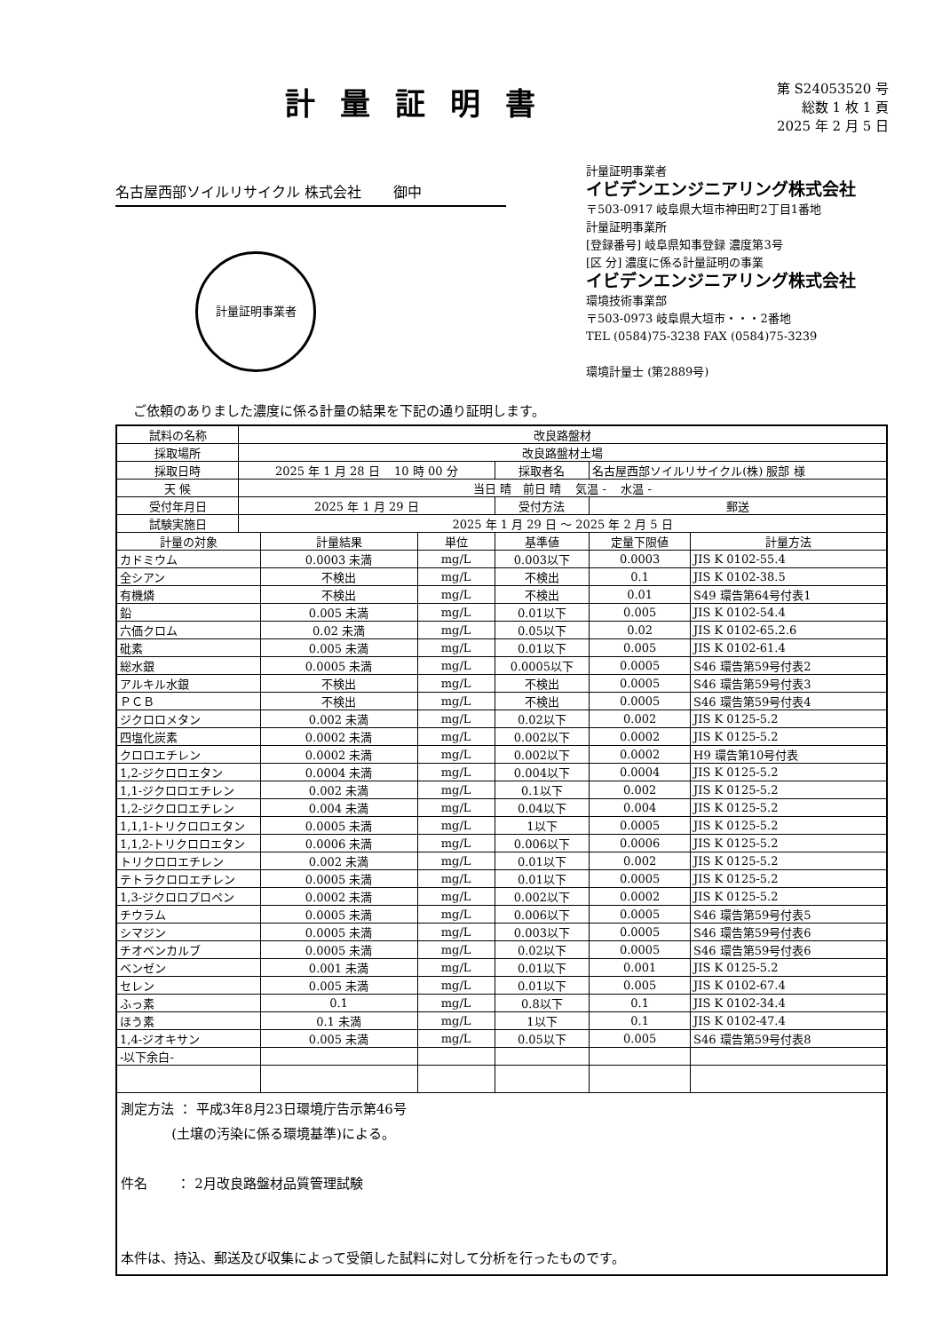計量証明書
第 S24053520 号
総数 1 枚 1 頁
2025 年 2 月 5 日
名古屋西部ソイルリサイクル 株式会社 御中
計量証明事業者
計量証明事業者
イビデンエンジニアリング株式会社
〒503-0917 岐阜県大垣市神田町2丁目1番地
計量証明事業所
[登録番号] 岐阜県知事登録 濃度第3号
[区 分] 濃度に係る計量証明の事業
イビデンエンジニアリング株式会社
環境技術事業部
〒503-0973 岐阜県大垣市・・・2番地
TEL (0584)75-3238 FAX (0584)75-3239
環境計量士 (第2889号)
ご依頼のありました濃度に係る計量の結果を下記の通り証明します。
| 試料の名称 | 改良路盤材 | | | | | |
| 採取場所 | 改良路盤材土場 | | | | | |
| 採取日時 | 2025 年 1 月 28 日 10 時 00 分 | | | 採取者名 | 名古屋西部ソイルリサイクル(株) 服部 様 | |
| 天 候 | 当日 晴 前日 晴 気温 - 水温 - | | | | | |
| 受付年月日 | 2025 年 1 月 29 日 | | | 受付方法 | 郵送 | |
| 試験実施日 | 2025 年 1 月 29 日 ～ 2025 年 2 月 5 日 | | | | | |
| 計量の対象 | | 計量結果 | 単位 | 基準値 | 定量下限値 | 計量方法 |
| カドミウム | | 0.0003 未満 | mg/L | 0.003以下 | 0.0003 | JIS K 0102-55.4 |
| 全シアン | | 不検出 | mg/L | 不検出 | 0.1 | JIS K 0102-38.5 |
| 有機燐 | | 不検出 | mg/L | 不検出 | 0.01 | S49 環告第64号付表1 |
| 鉛 | | 0.005 未満 | mg/L | 0.01以下 | 0.005 | JIS K 0102-54.4 |
| 六価クロム | | 0.02 未満 | mg/L | 0.05以下 | 0.02 | JIS K 0102-65.2.6 |
| 砒素 | | 0.005 未満 | mg/L | 0.01以下 | 0.005 | JIS K 0102-61.4 |
| 総水銀 | | 0.0005 未満 | mg/L | 0.0005以下 | 0.0005 | S46 環告第59号付表2 |
| アルキル水銀 | | 不検出 | mg/L | 不検出 | 0.0005 | S46 環告第59号付表3 |
| ＰＣＢ | | 不検出 | mg/L | 不検出 | 0.0005 | S46 環告第59号付表4 |
| ジクロロメタン | | 0.002 未満 | mg/L | 0.02以下 | 0.002 | JIS K 0125-5.2 |
| 四塩化炭素 | | 0.0002 未満 | mg/L | 0.002以下 | 0.0002 | JIS K 0125-5.2 |
| クロロエチレン | | 0.0002 未満 | mg/L | 0.002以下 | 0.0002 | H9 環告第10号付表 |
| 1,2-ジクロロエタン | | 0.0004 未満 | mg/L | 0.004以下 | 0.0004 | JIS K 0125-5.2 |
| 1,1-ジクロロエチレン | | 0.002 未満 | mg/L | 0.1以下 | 0.002 | JIS K 0125-5.2 |
| 1,2-ジクロロエチレン | | 0.004 未満 | mg/L | 0.04以下 | 0.004 | JIS K 0125-5.2 |
| 1,1,1-トリクロロエタン | | 0.0005 未満 | mg/L | 1以下 | 0.0005 | JIS K 0125-5.2 |
| 1,1,2-トリクロロエタン | | 0.0006 未満 | mg/L | 0.006以下 | 0.0006 | JIS K 0125-5.2 |
| トリクロロエチレン | | 0.002 未満 | mg/L | 0.01以下 | 0.002 | JIS K 0125-5.2 |
| テトラクロロエチレン | | 0.0005 未満 | mg/L | 0.01以下 | 0.0005 | JIS K 0125-5.2 |
| 1,3-ジクロロプロペン | | 0.0002 未満 | mg/L | 0.002以下 | 0.0002 | JIS K 0125-5.2 |
| チウラム | | 0.0005 未満 | mg/L | 0.006以下 | 0.0005 | S46 環告第59号付表5 |
| シマジン | | 0.0005 未満 | mg/L | 0.003以下 | 0.0005 | S46 環告第59号付表6 |
| チオベンカルブ | | 0.0005 未満 | mg/L | 0.02以下 | 0.0005 | S46 環告第59号付表6 |
| ベンゼン | | 0.001 未満 | mg/L | 0.01以下 | 0.001 | JIS K 0125-5.2 |
| セレン | | 0.005 未満 | mg/L | 0.01以下 | 0.005 | JIS K 0102-67.4 |
| ふっ素 | | 0.1 | mg/L | 0.8以下 | 0.1 | JIS K 0102-34.4 |
| ほう素 | | 0.1 未満 | mg/L | 1以下 | 0.1 | JIS K 0102-47.4 |
| 1,4-ジオキサン | | 0.005 未満 | mg/L | 0.05以下 | 0.005 | S46 環告第59号付表8 |
| -以下余白- | | | | | | |
| 測定方法 ： 平成3年8月23日環境庁告示第46号 (土壌の汚染に係る環境基準)による。 件名 ： 2月改良路盤材品質管理試験 本件は、持込、郵送及び収集によって受領した試料に対して分析を行ったものです。 | | | | | | |